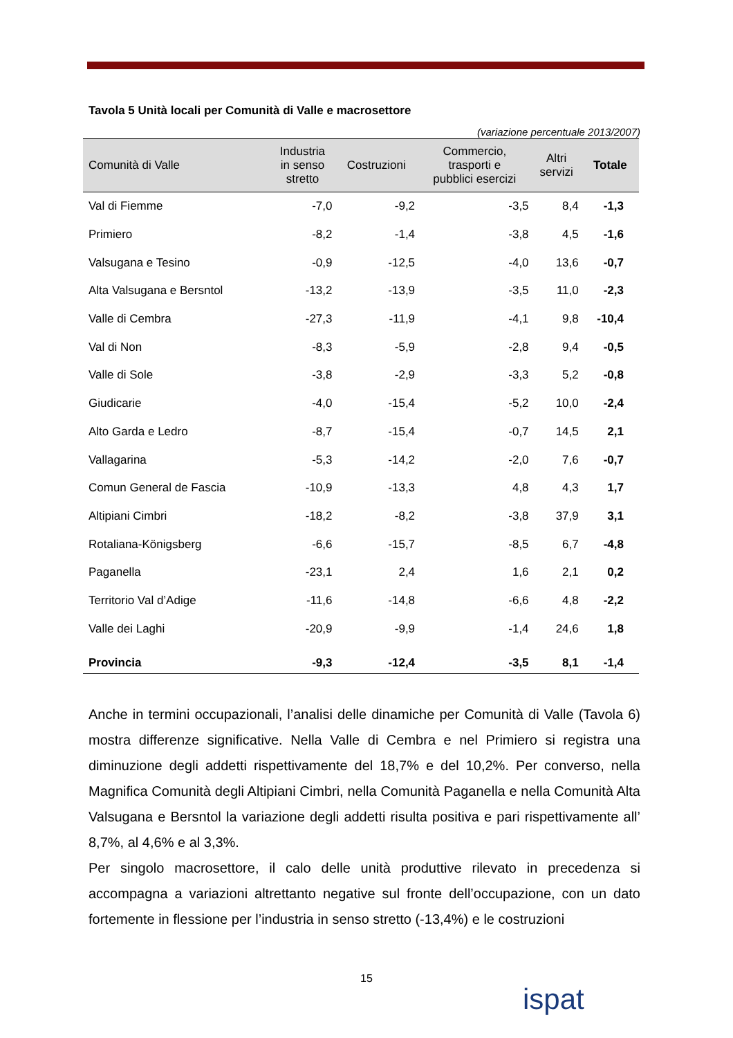Tavola 5 Unità locali per Comunità di Valle e macrosettore
(variazione percentuale 2013/2007)
| Comunità di Valle | Industria in senso stretto | Costruzioni | Commercio, trasporti e pubblici esercizi | Altri servizi | Totale |
| --- | --- | --- | --- | --- | --- |
| Val di Fiemme | -7,0 | -9,2 | -3,5 | 8,4 | -1,3 |
| Primiero | -8,2 | -1,4 | -3,8 | 4,5 | -1,6 |
| Valsugana e Tesino | -0,9 | -12,5 | -4,0 | 13,6 | -0,7 |
| Alta Valsugana e Bersntol | -13,2 | -13,9 | -3,5 | 11,0 | -2,3 |
| Valle di Cembra | -27,3 | -11,9 | -4,1 | 9,8 | -10,4 |
| Val di Non | -8,3 | -5,9 | -2,8 | 9,4 | -0,5 |
| Valle di Sole | -3,8 | -2,9 | -3,3 | 5,2 | -0,8 |
| Giudicarie | -4,0 | -15,4 | -5,2 | 10,0 | -2,4 |
| Alto Garda e Ledro | -8,7 | -15,4 | -0,7 | 14,5 | 2,1 |
| Vallagarina | -5,3 | -14,2 | -2,0 | 7,6 | -0,7 |
| Comun General de Fascia | -10,9 | -13,3 | 4,8 | 4,3 | 1,7 |
| Altipiani Cimbri | -18,2 | -8,2 | -3,8 | 37,9 | 3,1 |
| Rotaliana-Königsberg | -6,6 | -15,7 | -8,5 | 6,7 | -4,8 |
| Paganella | -23,1 | 2,4 | 1,6 | 2,1 | 0,2 |
| Territorio Val d’Adige | -11,6 | -14,8 | -6,6 | 4,8 | -2,2 |
| Valle dei Laghi | -20,9 | -9,9 | -1,4 | 24,6 | 1,8 |
| Provincia | -9,3 | -12,4 | -3,5 | 8,1 | -1,4 |
Anche in termini occupazionali, l’analisi delle dinamiche per Comunità di Valle (Tavola 6) mostra differenze significative. Nella Valle di Cembra e nel Primiero si registra una diminuzione degli addetti rispettivamente del 18,7% e del 10,2%. Per converso, nella Magnifica Comunità degli Altipiani Cimbri, nella Comunità Paganella e nella Comunità Alta Valsugana e Bersntol la variazione degli addetti risulta positiva e pari rispettivamente all’ 8,7%, al 4,6% e al 3,3%.
Per singolo macrosettore, il calo delle unità produttive rilevato in precedenza si accompagna a variazioni altrettanto negative sul fronte dell’occupazione, con un dato fortemente in flessione per l’industria in senso stretto (-13,4%) e le costruzioni
15
ispat